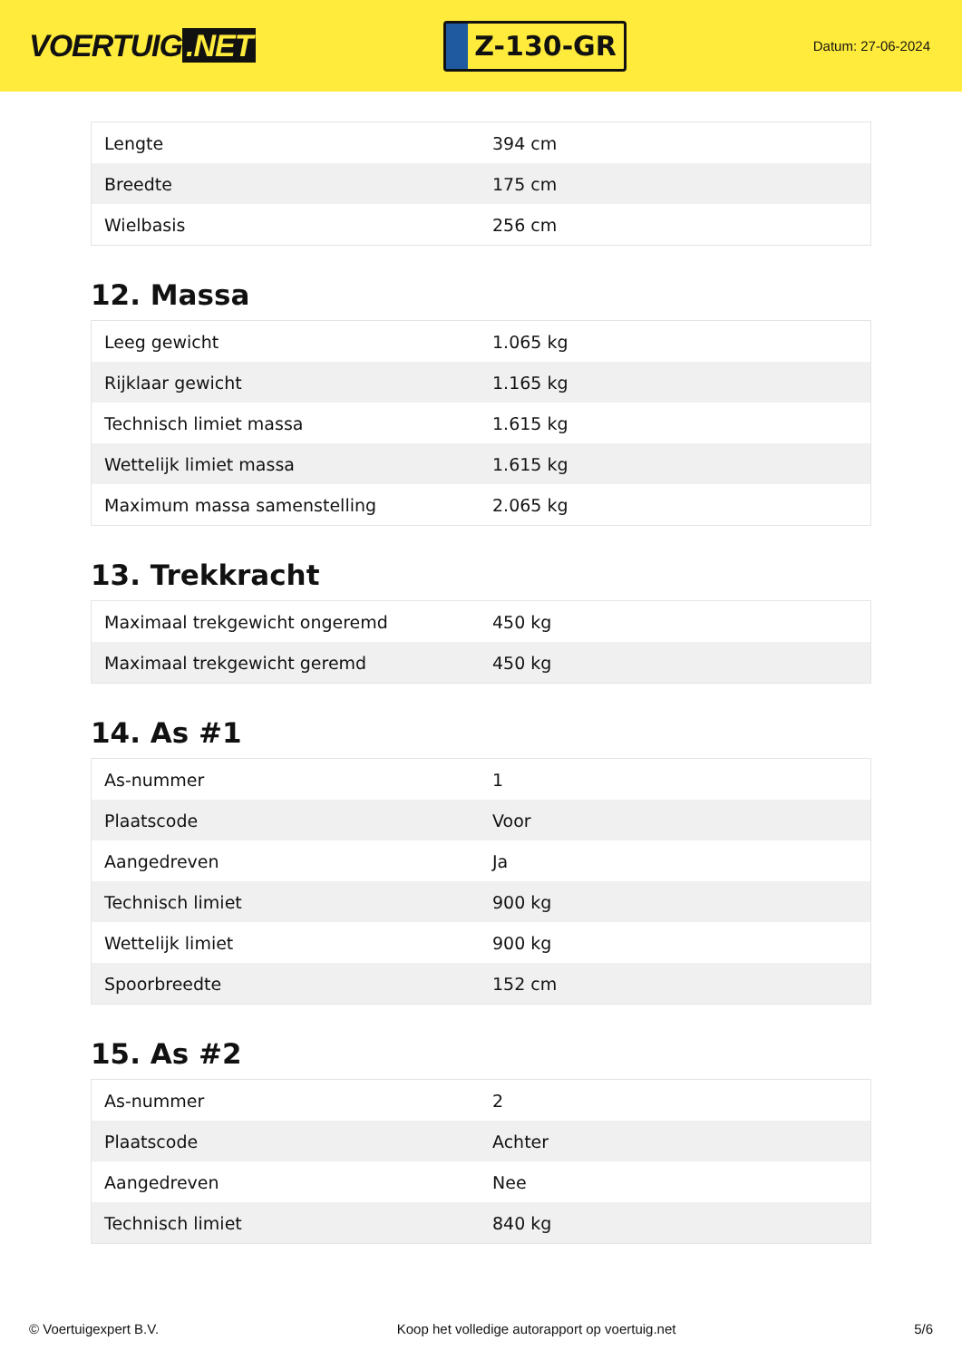VOERTUIG.NET
Z-130-GR
Datum: 27-06-2024
| Lengte | 394 cm |
| Breedte | 175 cm |
| Wielbasis | 256 cm |
12. Massa
| Leeg gewicht | 1.065 kg |
| Rijklaar gewicht | 1.165 kg |
| Technisch limiet massa | 1.615 kg |
| Wettelijk limiet massa | 1.615 kg |
| Maximum massa samenstelling | 2.065 kg |
13. Trekkracht
| Maximaal trekgewicht ongeremd | 450 kg |
| Maximaal trekgewicht geremd | 450 kg |
14. As #1
| As-nummer | 1 |
| Plaatscode | Voor |
| Aangedreven | Ja |
| Technisch limiet | 900 kg |
| Wettelijk limiet | 900 kg |
| Spoorbreedte | 152 cm |
15. As #2
| As-nummer | 2 |
| Plaatscode | Achter |
| Aangedreven | Nee |
| Technisch limiet | 840 kg |
© Voertuigexpert B.V. Koop het volledige autorapport op voertuig.net 5/6